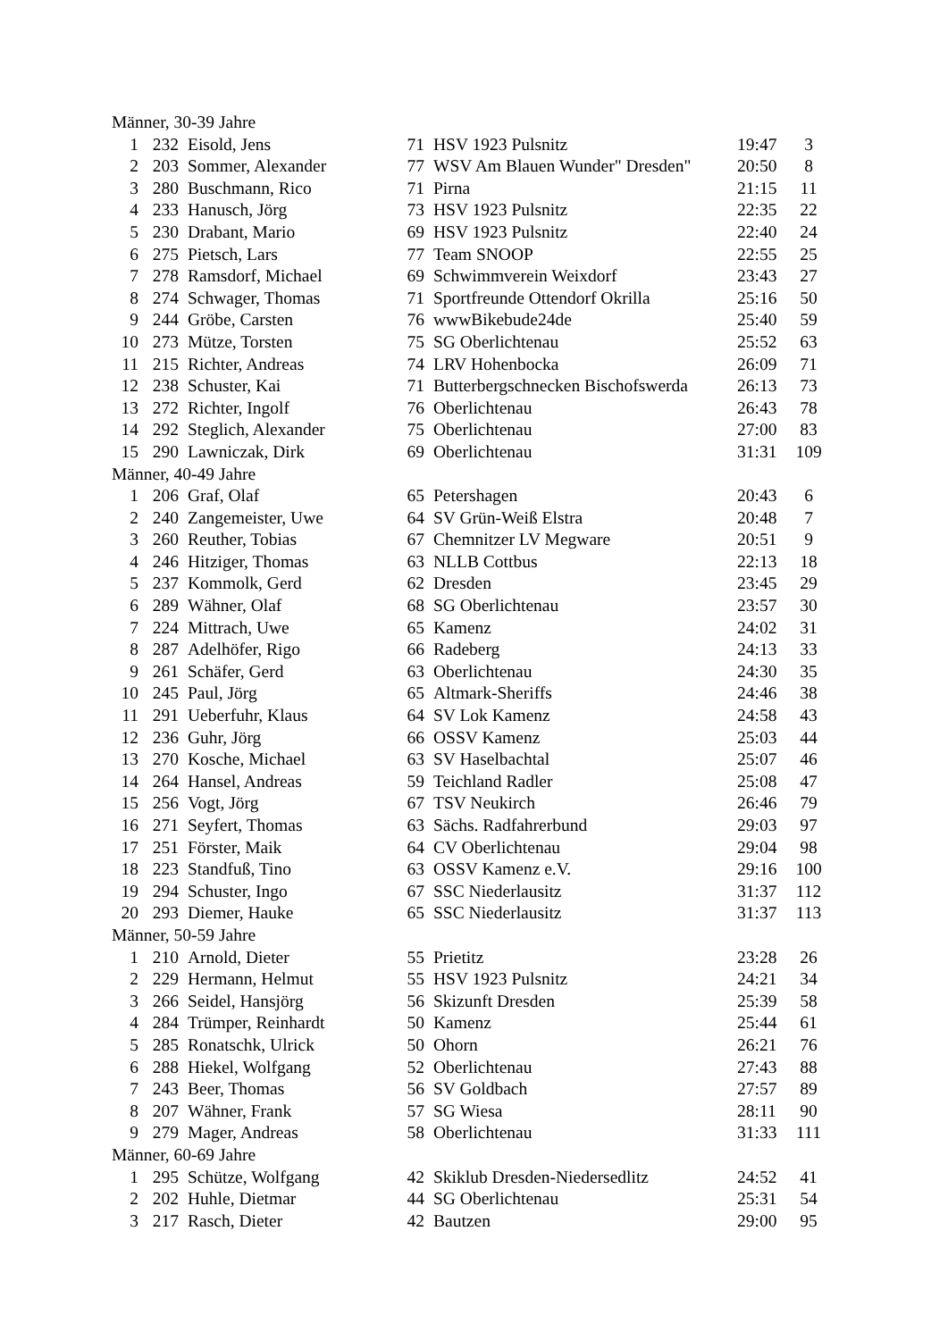| Männer, 30-39 Jahre | | | | | | |
| 1 | 232 | Eisold, Jens | 71 | HSV 1923 Pulsnitz | 19:47 | 3 |
| 2 | 203 | Sommer, Alexander | 77 | WSV Am Blauen Wunder" Dresden" | 20:50 | 8 |
| 3 | 280 | Buschmann, Rico | 71 | Pirna | 21:15 | 11 |
| 4 | 233 | Hanusch, Jörg | 73 | HSV 1923 Pulsnitz | 22:35 | 22 |
| 5 | 230 | Drabant, Mario | 69 | HSV 1923 Pulsnitz | 22:40 | 24 |
| 6 | 275 | Pietsch, Lars | 77 | Team SNOOP | 22:55 | 25 |
| 7 | 278 | Ramsdorf, Michael | 69 | Schwimmverein Weixdorf | 23:43 | 27 |
| 8 | 274 | Schwager, Thomas | 71 | Sportfreunde Ottendorf Okrilla | 25:16 | 50 |
| 9 | 244 | Gröbe, Carsten | 76 | wwwBikebude24de | 25:40 | 59 |
| 10 | 273 | Mütze, Torsten | 75 | SG Oberlichtenau | 25:52 | 63 |
| 11 | 215 | Richter, Andreas | 74 | LRV Hohenbocka | 26:09 | 71 |
| 12 | 238 | Schuster, Kai | 71 | Butterbergschnecken Bischofswerda | 26:13 | 73 |
| 13 | 272 | Richter, Ingolf | 76 | Oberlichtenau | 26:43 | 78 |
| 14 | 292 | Steglich, Alexander | 75 | Oberlichtenau | 27:00 | 83 |
| 15 | 290 | Lawniczak, Dirk | 69 | Oberlichtenau | 31:31 | 109 |
| Männer, 40-49 Jahre | | | | | | |
| 1 | 206 | Graf, Olaf | 65 | Petershagen | 20:43 | 6 |
| 2 | 240 | Zangemeister, Uwe | 64 | SV Grün-Weiß Elstra | 20:48 | 7 |
| 3 | 260 | Reuther, Tobias | 67 | Chemnitzer LV Megware | 20:51 | 9 |
| 4 | 246 | Hitziger, Thomas | 63 | NLLB Cottbus | 22:13 | 18 |
| 5 | 237 | Kommolk, Gerd | 62 | Dresden | 23:45 | 29 |
| 6 | 289 | Wähner, Olaf | 68 | SG Oberlichtenau | 23:57 | 30 |
| 7 | 224 | Mittrach, Uwe | 65 | Kamenz | 24:02 | 31 |
| 8 | 287 | Adelhöfer, Rigo | 66 | Radeberg | 24:13 | 33 |
| 9 | 261 | Schäfer, Gerd | 63 | Oberlichtenau | 24:30 | 35 |
| 10 | 245 | Paul, Jörg | 65 | Altmark-Sheriffs | 24:46 | 38 |
| 11 | 291 | Ueberfuhr, Klaus | 64 | SV Lok Kamenz | 24:58 | 43 |
| 12 | 236 | Guhr, Jörg | 66 | OSSV Kamenz | 25:03 | 44 |
| 13 | 270 | Kosche, Michael | 63 | SV Haselbachtal | 25:07 | 46 |
| 14 | 264 | Hansel, Andreas | 59 | Teichland Radler | 25:08 | 47 |
| 15 | 256 | Vogt, Jörg | 67 | TSV Neukirch | 26:46 | 79 |
| 16 | 271 | Seyfert, Thomas | 63 | Sächs. Radfahrerbund | 29:03 | 97 |
| 17 | 251 | Förster, Maik | 64 | CV Oberlichtenau | 29:04 | 98 |
| 18 | 223 | Standfuß, Tino | 63 | OSSV Kamenz e.V. | 29:16 | 100 |
| 19 | 294 | Schuster, Ingo | 67 | SSC Niederlausitz | 31:37 | 112 |
| 20 | 293 | Diemer, Hauke | 65 | SSC Niederlausitz | 31:37 | 113 |
| Männer, 50-59 Jahre | | | | | | |
| 1 | 210 | Arnold, Dieter | 55 | Prietitz | 23:28 | 26 |
| 2 | 229 | Hermann, Helmut | 55 | HSV 1923 Pulsnitz | 24:21 | 34 |
| 3 | 266 | Seidel, Hansjörg | 56 | Skizunft Dresden | 25:39 | 58 |
| 4 | 284 | Trümper, Reinhardt | 50 | Kamenz | 25:44 | 61 |
| 5 | 285 | Ronatschk, Ulrick | 50 | Ohorn | 26:21 | 76 |
| 6 | 288 | Hiekel, Wolfgang | 52 | Oberlichtenau | 27:43 | 88 |
| 7 | 243 | Beer, Thomas | 56 | SV Goldbach | 27:57 | 89 |
| 8 | 207 | Wähner, Frank | 57 | SG Wiesa | 28:11 | 90 |
| 9 | 279 | Mager, Andreas | 58 | Oberlichtenau | 31:33 | 111 |
| Männer, 60-69 Jahre | | | | | | |
| 1 | 295 | Schütze, Wolfgang | 42 | Skiklub Dresden-Niedersedlitz | 24:52 | 41 |
| 2 | 202 | Huhle, Dietmar | 44 | SG Oberlichtenau | 25:31 | 54 |
| 3 | 217 | Rasch, Dieter | 42 | Bautzen | 29:00 | 95 |